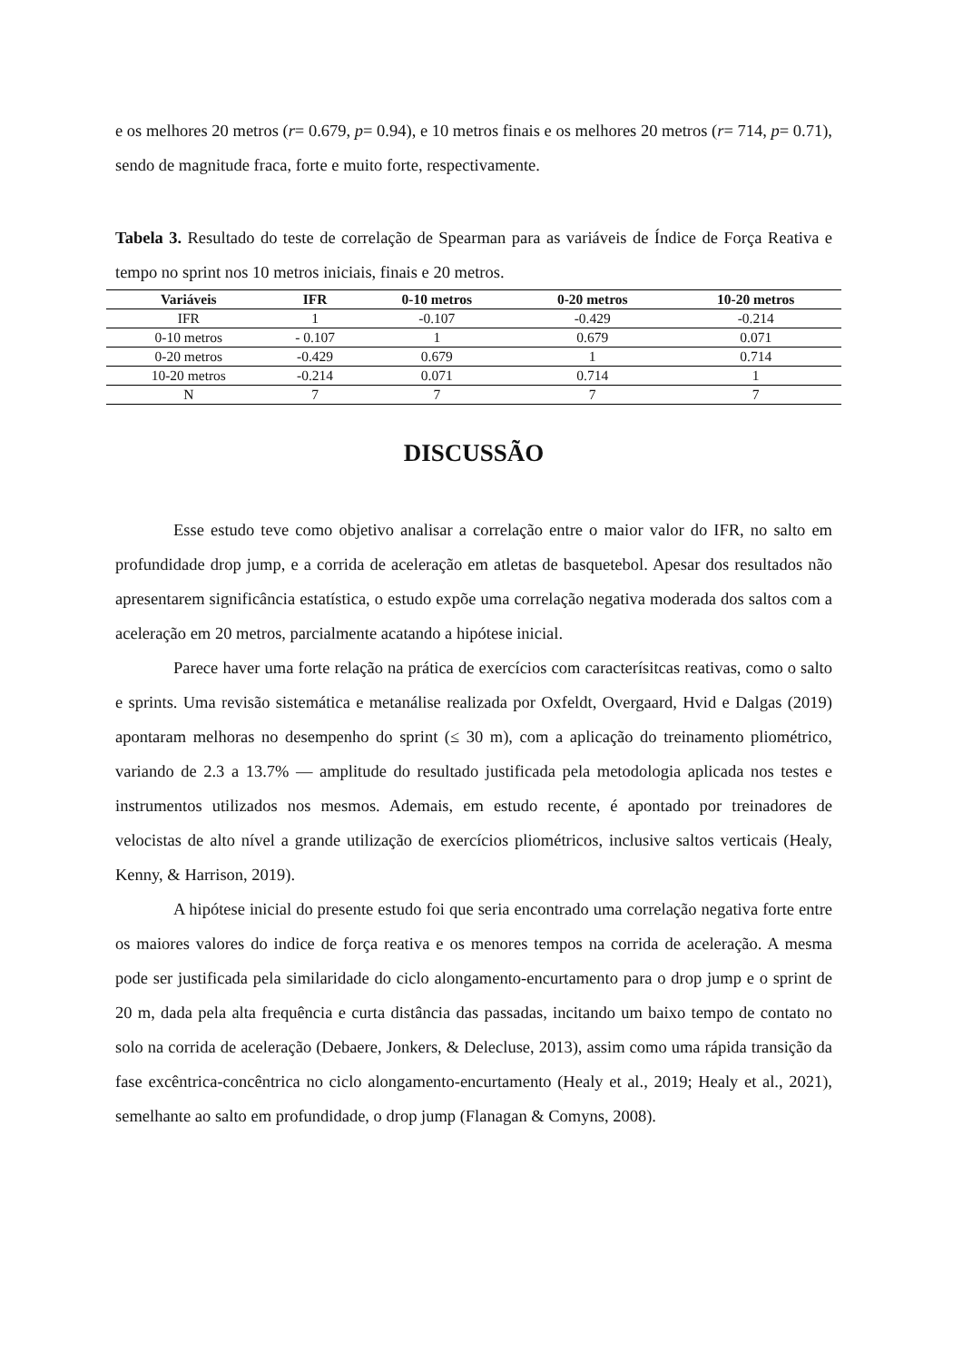e os melhores 20 metros (r= 0.679, p= 0.94), e 10 metros finais e os melhores 20 metros (r= 714, p= 0.71), sendo de magnitude fraca, forte e muito forte, respectivamente.
Tabela 3. Resultado do teste de correlação de Spearman para as variáveis de Índice de Força Reativa e tempo no sprint nos 10 metros iniciais, finais e 20 metros.
| Variáveis | IFR | 0-10 metros | 0-20 metros | 10-20 metros |
| --- | --- | --- | --- | --- |
| IFR | 1 | -0.107 | -0.429 | -0.214 |
| 0-10 metros | - 0.107 | 1 | 0.679 | 0.071 |
| 0-20 metros | -0.429 | 0.679 | 1 | 0.714 |
| 10-20 metros | -0.214 | 0.071 | 0.714 | 1 |
| N | 7 | 7 | 7 | 7 |
DISCUSSÃO
Esse estudo teve como objetivo analisar a correlação entre o maior valor do IFR, no salto em profundidade drop jump, e a corrida de aceleração em atletas de basquetebol. Apesar dos resultados não apresentarem significância estatística, o estudo expõe uma correlação negativa moderada dos saltos com a aceleração em 20 metros, parcialmente acatando a hipótese inicial.
Parece haver uma forte relação na prática de exercícios com caracterísitcas reativas, como o salto e sprints. Uma revisão sistemática e metanálise realizada por Oxfeldt, Overgaard, Hvid e Dalgas (2019) apontaram melhoras no desempenho do sprint (≤ 30 m), com a aplicação do treinamento pliométrico, variando de 2.3 a 13.7% — amplitude do resultado justificada pela metodologia aplicada nos testes e instrumentos utilizados nos mesmos. Ademais, em estudo recente, é apontado por treinadores de velocistas de alto nível a grande utilização de exercícios pliométricos, inclusive saltos verticais (Healy, Kenny, & Harrison, 2019).
A hipótese inicial do presente estudo foi que seria encontrado uma correlação negativa forte entre os maiores valores do indice de força reativa e os menores tempos na corrida de aceleração. A mesma pode ser justificada pela similaridade do ciclo alongamento-encurtamento para o drop jump e o sprint de 20 m, dada pela alta frequência e curta distância das passadas, incitando um baixo tempo de contato no solo na corrida de aceleração (Debaere, Jonkers, & Delecluse, 2013), assim como uma rápida transição da fase excêntrica-concêntrica no ciclo alongamento-encurtamento (Healy et al., 2019; Healy et al., 2021), semelhante ao salto em profundidade, o drop jump (Flanagan & Comyns, 2008).